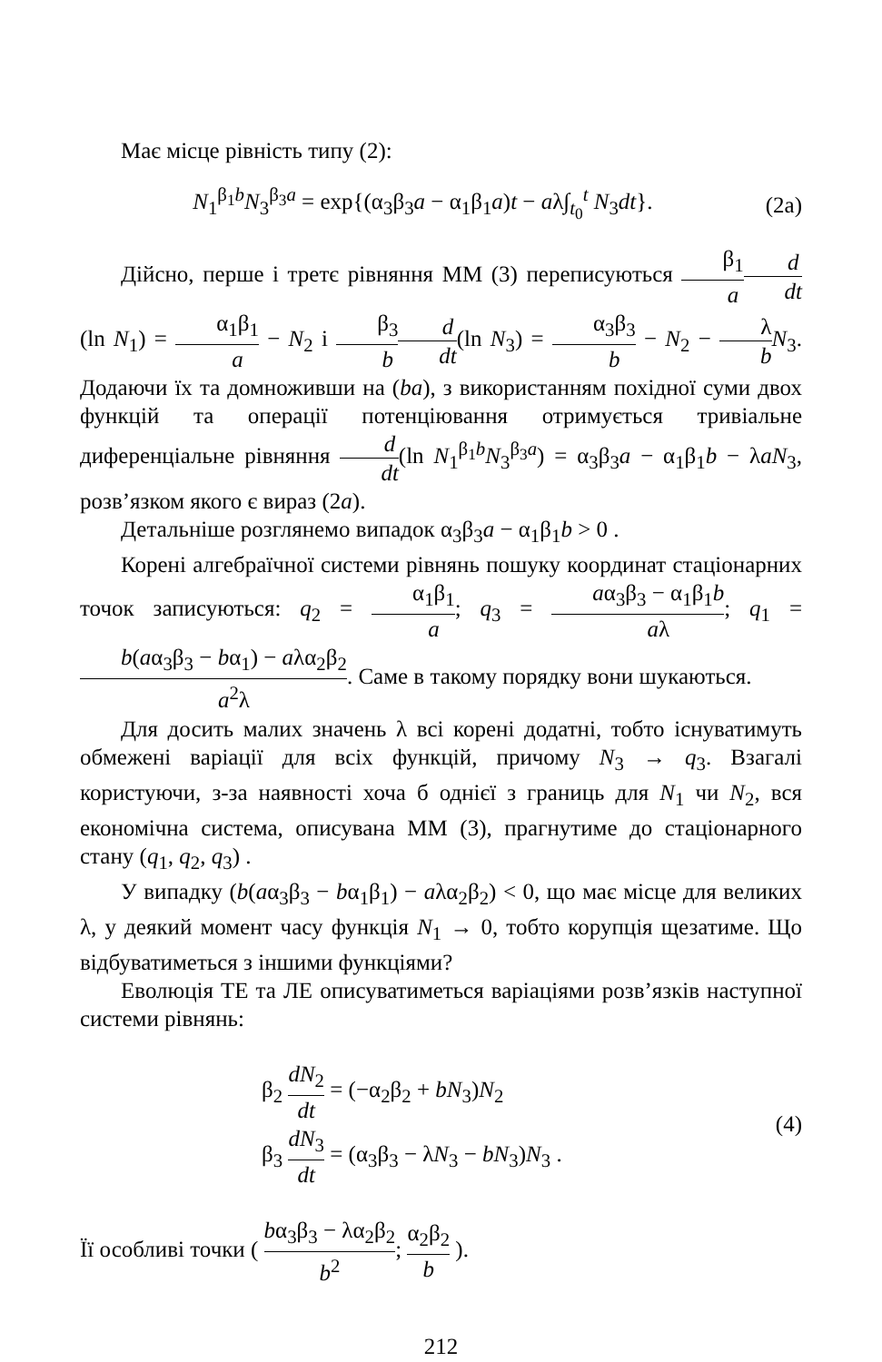Має місце рівність типу (2):
N<sub>1</sub><sup>β<sub>1</sub>b</sup>N<sub>3</sub><sup>β<sub>3</sub>a</sup> = exp{(α<sub>3</sub>β<sub>3</sub>a − α<sub>1</sub>β<sub>1</sub>a)t − aλ∫<sub>t<sub>0</sub></sub><sup>t</sup> N<sub>3</sub>dt}.
(2a)
Дійсно, перше і третє рівняння ММ (3) переписуються β<sub>1</sub> a d dt(ln N<sub>1</sub>) = α<sub>1</sub>β<sub>1</sub> a − N<sub>2</sub> і β<sub>3</sub> b d dt(ln N<sub>3</sub>) = α<sub>3</sub>β<sub>3</sub> b − N<sub>2</sub> − λ b N<sub>3</sub>. Додаючи їх та домноживши на (ba), з використанням похідної суми двох функцій та операції потенціювання отримується тривіальне диференціальне рівняння d dt(ln N<sub>1</sub><sup>β<sub>1</sub>b</sup>N<sub>3</sub><sup>β<sub>3</sub>a</sup>) = α<sub>3</sub>β<sub>3</sub>a − α<sub>1</sub>β<sub>1</sub>b − λaN<sub>3</sub>, розв’язком якого є вираз (2a).
Детальніше розглянемо випадок α<sub>3</sub>β<sub>3</sub>a − α<sub>1</sub>β<sub>1</sub>b > 0 .
Корені алгебраїчної системи рівнянь пошуку координат стаціонарних точок записуються: q<sub>2</sub> = α<sub>1</sub>β<sub>1</sub> a; q<sub>3</sub> = aα<sub>3</sub>β<sub>3</sub> − α<sub>1</sub>β<sub>1</sub>b aλ; q<sub>1</sub> = b(aα<sub>3</sub>β<sub>3</sub> − bα<sub>1</sub>) − aλα<sub>2</sub>β<sub>2</sub> a<sup>2</sup>λ. Саме в такому порядку вони шукаються.
Для досить малих значень λ всі корені додатні, тобто існуватимуть обмежені варіації для всіх функцій, причому N<sub>3</sub> → q<sub>3</sub>. Взагалі користуючи, з-за наявності хоча б однієї з границь для N<sub>1</sub> чи N<sub>2</sub>, вся економічна система, описувана ММ (3), прагнутиме до стаціонарного стану (q<sub>1</sub>, q<sub>2</sub>, q<sub>3</sub>) .
У випадку (b(aα<sub>3</sub>β<sub>3</sub> − bα<sub>1</sub>β<sub>1</sub>) − aλα<sub>2</sub>β<sub>2</sub>) < 0, що має місце для великих λ, у деякий момент часу функція N<sub>1</sub> → 0, тобто корупція щезатиме. Що відбуватиметься з іншими функціями?
Еволюція ТЕ та ЛЕ описуватиметься варіаціями розв’язків наступної системи рівнянь:
β<sub>2</sub> dN<sub>2</sub> dt = (−α<sub>2</sub>β<sub>2</sub> + bN<sub>3</sub>)N<sub>2</sub>
β<sub>3</sub> dN<sub>3</sub> dt = (α<sub>3</sub>β<sub>3</sub> − λN<sub>3</sub> − bN<sub>3</sub>)N<sub>3</sub> .
(4)
Її особливі точки ( bα<sub>3</sub>β<sub>3</sub> − λα<sub>2</sub>β<sub>2</sub> b<sup>2</sup>; α<sub>2</sub>β<sub>2</sub> b ).
212